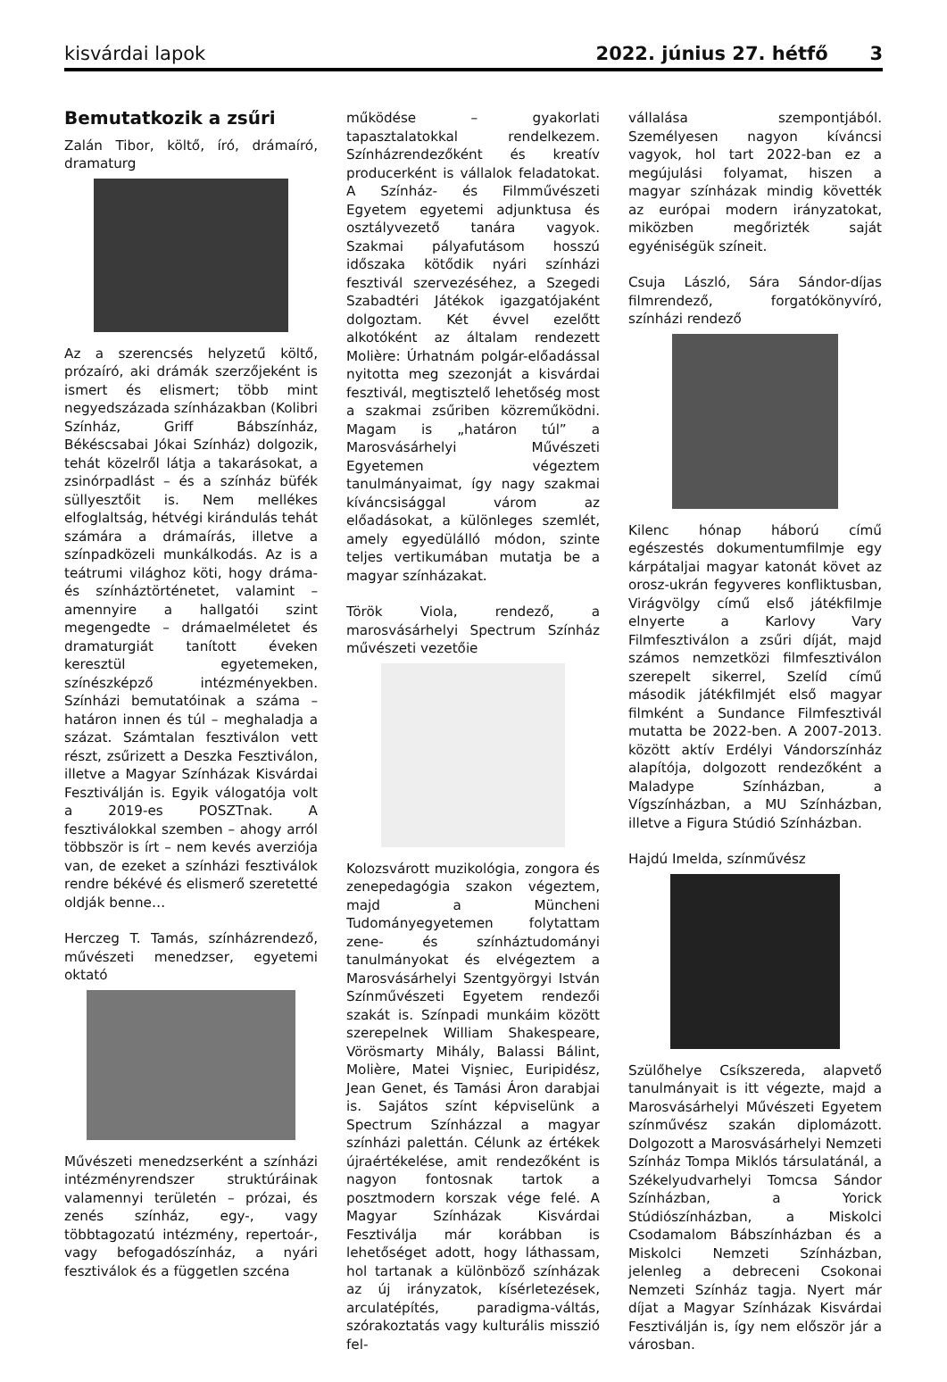kisvárdai lapok 2022. június 27. hétfő 3
Bemutatkozik a zsűri
Zalán Tibor, költő, író, drámaíró, dramaturg
Az a szerencsés helyzetű költő, prózaíró, aki drámák szerzőjeként is ismert és elismert; több mint negyedszázada színházakban (Kolibri Színház, Griff Bábszínház, Békéscsabai Jókai Színház) dolgozik, tehát közelről látja a takarásokat, a zsinórpadlást – és a színház büfék süllyesztőit is. Nem mellékes elfoglaltság, hétvégi kirándulás tehát számára a drámaírás, illetve a színpadközeli munkálkodás. Az is a teátrumi világhoz köti, hogy dráma- és színháztörténetet, valamint – amennyire a hallgatói szint megengedte – drámaelméletet és dramaturgiát tanított éveken keresztül egyetemeken, színészképző intézményekben. Színházi bemutatóinak a száma – határon innen és túl – meghaladja a százat. Számtalan fesztiválon vett részt, zsűrizett a Deszka Fesztiválon, illetve a Magyar Színházak Kisvárdai Fesztiválján is. Egyik válogatója volt a 2019-es POSZTnak. A fesztiválokkal szemben – ahogy arról többször is írt – nem kevés averziója van, de ezeket a színházi fesztiválok rendre békévé és elismerő szeretetté oldják benne…
Herczeg T. Tamás, színházrendező, művészeti menedzser, egyetemi oktató
Művészeti menedzserként a színházi intézményrendszer struktúráinak valamennyi területén – prózai, és zenés színház, egy-, vagy többtagozatú intézmény, repertoár-, vagy befogadószínház, a nyári fesztiválok és a független szcéna
működése – gyakorlati tapasztalatokkal rendelkezem. Színházrendezőként és kreatív producerként is vállalok feladatokat. A Színház- és Filmművészeti Egyetem egyetemi adjunktusa és osztályvezető tanára vagyok. Szakmai pályafutásom hosszú időszaka kötődik nyári színházi fesztivál szervezéséhez, a Szegedi Szabadtéri Játékok igazgatójaként dolgoztam. Két évvel ezelőtt alkotóként az általam rendezett Molière: Úrhatnám polgár-előadással nyitotta meg szezonját a kisvárdai fesztivál, megtisztelő lehetőség most a szakmai zsűriben közreműködni. Magam is „határon túl” a Marosvásárhelyi Művészeti Egyetemen végeztem tanulmányaimat, így nagy szakmai kíváncsisággal várom az előadásokat, a különleges szemlét, amely egyedülálló módon, szinte teljes vertikumában mutatja be a magyar színházakat.
Török Viola, rendező, a marosvásárhelyi Spectrum Színház művészeti vezetőie
Kolozsvárott muzikológia, zongora és zenepedagógia szakon végeztem, majd a Müncheni Tudományegyetemen folytattam zene- és színháztudományi tanulmányokat és elvégeztem a Marosvásárhelyi Szentgyörgyi István Színművészeti Egyetem rendezői szakát is. Színpadi munkáim között szerepelnek William Shakespeare, Vörösmarty Mihály, Balassi Bálint, Molière, Matei Vişniec, Euripidész, Jean Genet, és Tamási Áron darabjai is. Sajátos színt képviselünk a Spectrum Színházzal a magyar színházi palettán. Célunk az értékek újraértékelése, amit rendezőként is nagyon fontosnak tartok a posztmodern korszak vége felé. A Magyar Színházak Kisvárdai Fesztiválja már korábban is lehetőséget adott, hogy láthassam, hol tartanak a különböző színházak az új irányzatok, kísérletezések, arculatépítés, paradigma-váltás, szórakoztatás vagy kulturális misszió fel-
vállalása szempontjából. Személyesen nagyon kíváncsi vagyok, hol tart 2022-ban ez a megújulási folyamat, hiszen a magyar színházak mindig követték az európai modern irányzatokat, miközben megőrizték saját egyéniségük színeit.
Csuja László, Sára Sándor-díjas filmrendező, forgatókönyvíró, színházi rendező
Kilenc hónap háború című egészestés dokumentumfilmje egy kárpátaljai magyar katonát követ az orosz-ukrán fegyveres konfliktusban, Virágvölgy című első játékfilmje elnyerte a Karlovy Vary Filmfesztiválon a zsűri díját, majd számos nemzetközi filmfesztiválon szerepelt sikerrel, Szelíd című második játékfilmjét első magyar filmként a Sundance Filmfesztivál mutatta be 2022-ben. A 2007-2013. között aktív Erdélyi Vándorszínház alapítója, dolgozott rendezőként a Maladype Színházban, a Vígszínházban, a MU Színházban, illetve a Figura Stúdió Színházban.
Hajdú Imelda, színművész
Szülőhelye Csíkszereda, alapvető tanulmányait is itt végezte, majd a Marosvásárhelyi Művészeti Egyetem színművész szakán diplomázott. Dolgozott a Marosvásárhelyi Nemzeti Színház Tompa Miklós társulatánál, a Székelyudvarhelyi Tomcsa Sándor Színházban, a Yorick Stúdiószínházban, a Miskolci Csodamalom Bábszínházban és a Miskolci Nemzeti Színházban, jelenleg a debreceni Csokonai Nemzeti Színház tagja. Nyert már díjat a Magyar Színházak Kisvárdai Fesztiválján is, így nem először jár a városban.